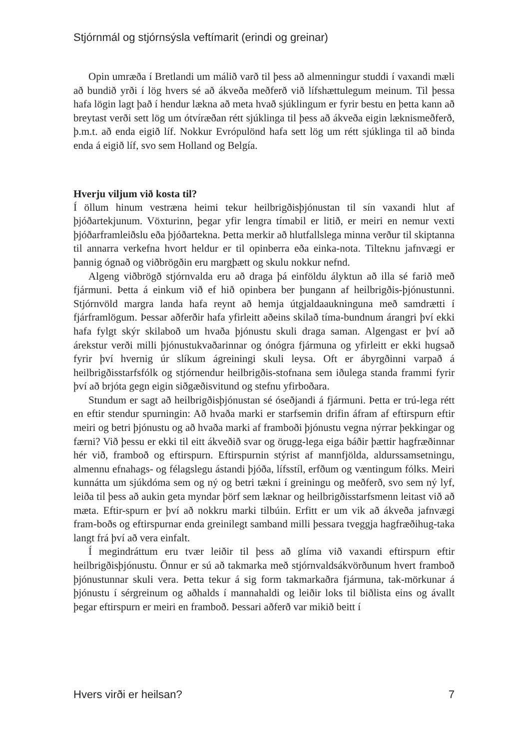Stjórnmál og stjórnsýsla veftímarit (erindi og greinar)
Opin umræða í Bretlandi um málið varð til þess að almenningur studdi í vaxandi mæli að bundið yrði í lög hvers sé að ákveða meðferð við lífshættulegum meinum. Til þessa hafa lögin lagt það í hendur lækna að meta hvað sjúklingum er fyrir bestu en þetta kann að breytast verði sett lög um ótvíræðan rétt sjúklinga til þess að ákveða eigin læknismeðferð, þ.m.t. að enda eigið líf. Nokkur Evrópulönd hafa sett lög um rétt sjúklinga til að binda enda á eigið líf, svo sem Holland og Belgía.
Hverju viljum við kosta til?
Í öllum hinum vestræna heimi tekur heilbrigðisþjónustan til sín vaxandi hlut af þjóðartekjunum. Vöxturinn, þegar yfir lengra tímabil er litið, er meiri en nemur vexti þjóðarframleiðslu eða þjóðartekna. Þetta merkir að hlutfallslega minna verður til skiptanna til annarra verkefna hvort heldur er til opinberra eða einka-nota. Tilteknu jafnvægi er þannig ógnað og viðbrögðin eru margþætt og skulu nokkur nefnd.
Algeng viðbrögð stjórnvalda eru að draga þá einföldu ályktun að illa sé farið með fjármuni. Þetta á einkum við ef hið opinbera ber þungann af heilbrigðis-þjónustunni. Stjórnvöld margra landa hafa reynt að hemja útgjaldaaukninguna með samdrætti í fjárframlögum. Þessar aðferðir hafa yfirleitt aðeins skilað tíma-bundnum árangri því ekki hafa fylgt skýr skilaboð um hvaða þjónustu skuli draga saman. Algengast er því að árekstur verði milli þjónustukvaðarinnar og ónógra fjármuna og yfirleitt er ekki hugsað fyrir því hvernig úr slíkum ágreiningi skuli leysa. Oft er ábyrgðinni varpað á heilbrigðisstarfsfólk og stjórnendur heilbrigðis-stofnana sem iðulega standa frammi fyrir því að brjóta gegn eigin siðgæðisvitund og stefnu yfirboðara.
Stundum er sagt að heilbrigðisþjónustan sé óseðjandi á fjármuni. Þetta er trú-lega rétt en eftir stendur spurningin: Að hvaða marki er starfsemin drifin áfram af eftirspurn eftir meiri og betri þjónustu og að hvaða marki af framboði þjónustu vegna nýrrar þekkingar og færni? Við þessu er ekki til eitt ákveðið svar og örugg-lega eiga báðir þættir hagfræðinnar hér við, framboð og eftirspurn. Eftirspurnin stýrist af mannfjölda, aldurssamsetningu, almennu efnahags- og félagslegu ástandi þjóða, lífsstíl, erfðum og væntingum fólks. Meiri kunnátta um sjúkdóma sem og ný og betri tækni í greiningu og meðferð, svo sem ný lyf, leiða til þess að aukin geta myndar þörf sem læknar og heilbrigðisstarfsmenn leitast við að mæta. Eftir-spurn er því að nokkru marki tilbúin. Erfitt er um vik að ákveða jafnvægi fram-boðs og eftirspurnar enda greinilegt samband milli þessara tveggja hagfræðihug-taka langt frá því að vera einfalt.
Í megindráttum eru tvær leiðir til þess að glíma við vaxandi eftirspurn eftir heilbrigðisþjónustu. Önnur er sú að takmarka með stjórnvaldsákvörðunum hvert framboð þjónustunnar skuli vera. Þetta tekur á sig form takmarkaðra fjármuna, tak-mörkunar á þjónustu í sérgreinum og aðhalds í mannahaldi og leiðir loks til biðlista eins og ávallt þegar eftirspurn er meiri en framboð. Þessari aðferð var mikið beitt í
Hvers virði er heilsan? 7